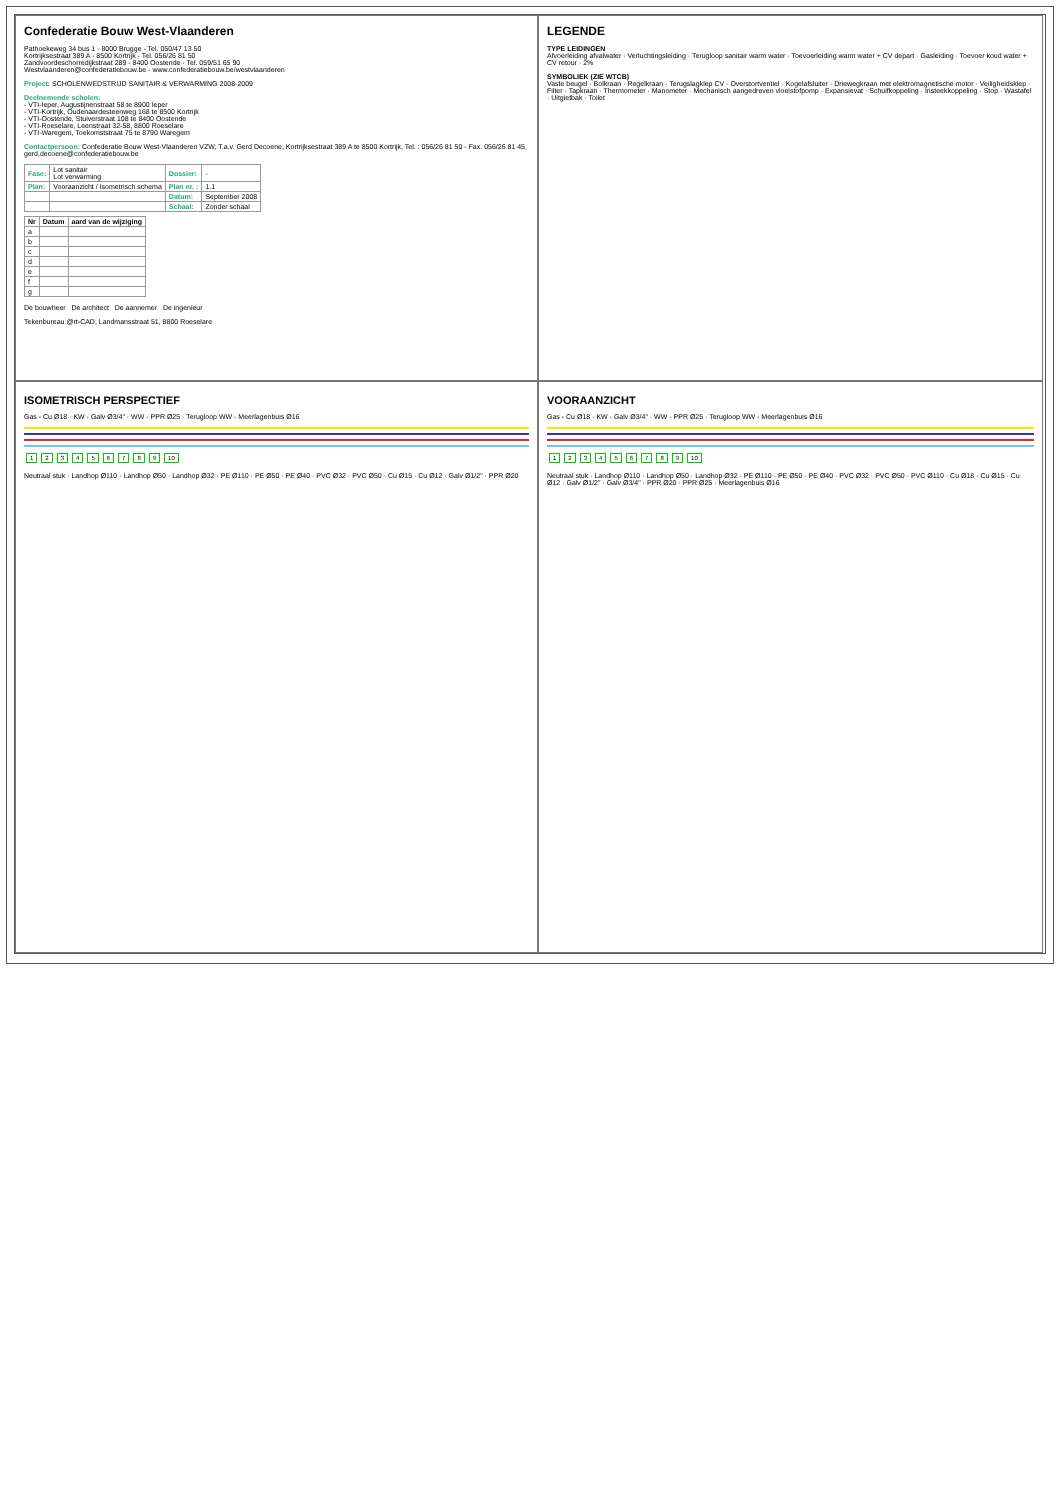Confederatie Bouw West-Vlaanderen
Pathoekeweg 34 bus 1 - 8000 Brugge - Tel. 050/47 13 50
Kortrijksestraat 389 A - 8500 Kortrijk - Tel. 056/26 81 50
Zandvoordeschorredijkstraat 289 - 8400 Oostende - Tel. 059/51 65 90
Westvlaanderen@confederatiebouw.be - www.confederatiebouw.be/westvlaanderen
Project: SCHOLENWEDSTRIJD SANITAIR & VERWARMING 2008-2009
Deelnemende scholen:
- VTI-Ieper, Augustijnenstraat 58 te 8900 Ieper
- VTI-Kortrijk, Oudenaardesteenweg 168 te 8500 Kortrijk
- VTI-Oostende, Stuiverstraat 108 te 8400 Oostende
- VTI-Roeselare, Leenstraat 32-58, 8800 Roeselare
- VTI-Waregem, Toekomststraat 75 te 8790 Waregem
Contactpersoon: Confederatie Bouw West-Vlaanderen VZW, T.a.v. Gerd Decoene, Kortrijksestraat 389 A te 8500 Kortrijk, Tel. : 056/26 81 50 - Fax. 056/26 81 45, gerd.decoene@confederatiebouw.be
| Fase: | Lot sanitair Lot verwarming | Dossier: | - |
| Plan: | Vooraanzicht / Isometrisch schema | Plan nr. : | 1.1 |
| | | Datum: | September 2008 |
| | | Schaal: | Zonder schaal |
| Nr | Datum | aard van de wijziging |
| --- | --- | --- |
| a | | |
| b | | |
| c | | |
| d | | |
| e | | |
| f | | |
| g | | |
De bouwheer De architect De aannemer De ingenieur
Tekenbureau @rt-CAD, Landmansstraat 51, 8800 Roeselare
LEGENDE
TYPE LEIDINGEN
Afvoerleiding afvalwater · Verluchtingsleiding · Terugloop sanitair warm water · Toevoerleiding warm water + CV depart · Gasleiding · Toevoer koud water + CV retour · 2%
SYMBOLIEK (ZIE WTCB)
Vaste beugel · Bolkraan · Regelkraan · Terugslagklep CV · Overstortventiel · Kogelafsluiter · Driewegkraan met elektromagnetische motor · Veiligheidsklep · Filter · Tapkraan · Thermometer · Manometer · Mechanisch aangedreven vloeistofpomp · Expansievat · Schuifkoppeling · Insteekkoppeling · Stop · Wastafel · Uitgietbak · Toilet
ISOMETRISCH PERSPECTIEF
Gas - Cu Ø18 · KW - Galv Ø3/4" · WW - PPR Ø25 · Terugloop WW - Meerlagenbuis Ø16
123456789 10
Neutraal stuk · Landhop Ø110 · Landhop Ø50 · Landhop Ø32 · PE Ø110 · PE Ø50 · PE Ø40 · PVC Ø32 · PVC Ø50 · Cu Ø15 · Cu Ø12 · Galv Ø1/2" · PPR Ø20
VOORAANZICHT
Gas - Cu Ø18 · KW - Galv Ø3/4" · WW - PPR Ø25 · Terugloop WW - Meerlagenbuis Ø16
123456789 10
Neutraal stuk · Landhop Ø110 · Landhop Ø50 · Landhop Ø32 · PE Ø110 · PE Ø50 · PE Ø40 · PVC Ø32 · PVC Ø50 · PVC Ø110 · Cu Ø18 · Cu Ø15 · Cu Ø12 · Galv Ø1/2" · Galv Ø3/4" · PPR Ø20 · PPR Ø25 · Meerlagenbuis Ø16